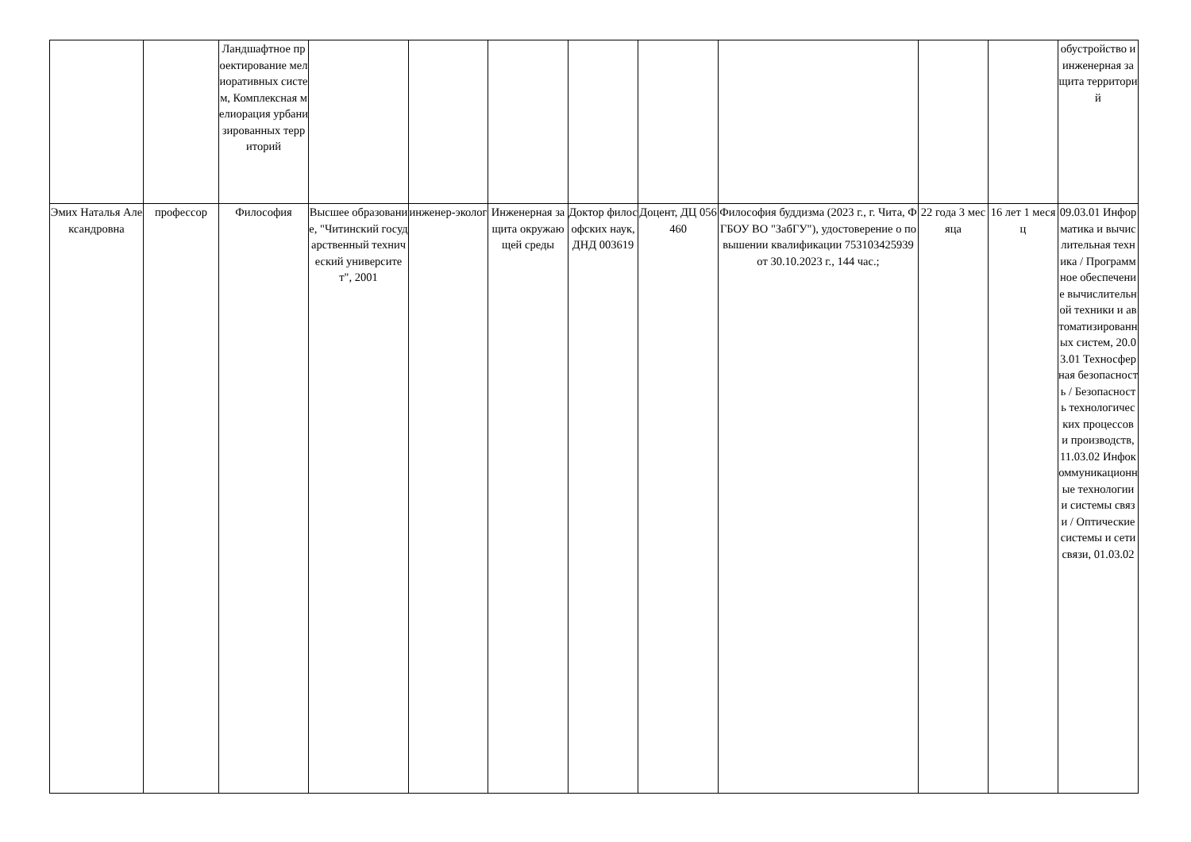| | | Ландшафтное проектирование мелиоративных систем, Комплексная мелиорация урбанизированных территорий | | | | | | | | | обустройство и инженерная защита территорий |
| Эмих Наталья Александровна | профессор | Философия | Высшее образование, "Читинский государственный технический университет", 2001 | инженер-эколог | Инженерная защита окружающей среды | Доктор философских наук, ДНД 003619 | Доцент, ДЦ 056460 | Философия буддизма (2023 г., г. Чита, ФГБОУ ВО "ЗабГУ"), удостоверение о повышении квалификации 753103425939 от 30.10.2023 г., 144 час.; | 22 года 3 месяца | 16 лет 1 месяц | 09.03.01 Информатика и вычислительная техника / Программное обеспечение вычислительной техники и автоматизированных систем, 20.03.01 Техносферная безопасность / Безопасность технологических процессов и производств, 11.03.02 Инфокоммуникационные технологии и системы связи / Оптические системы и сети связи, 01.03.02 |